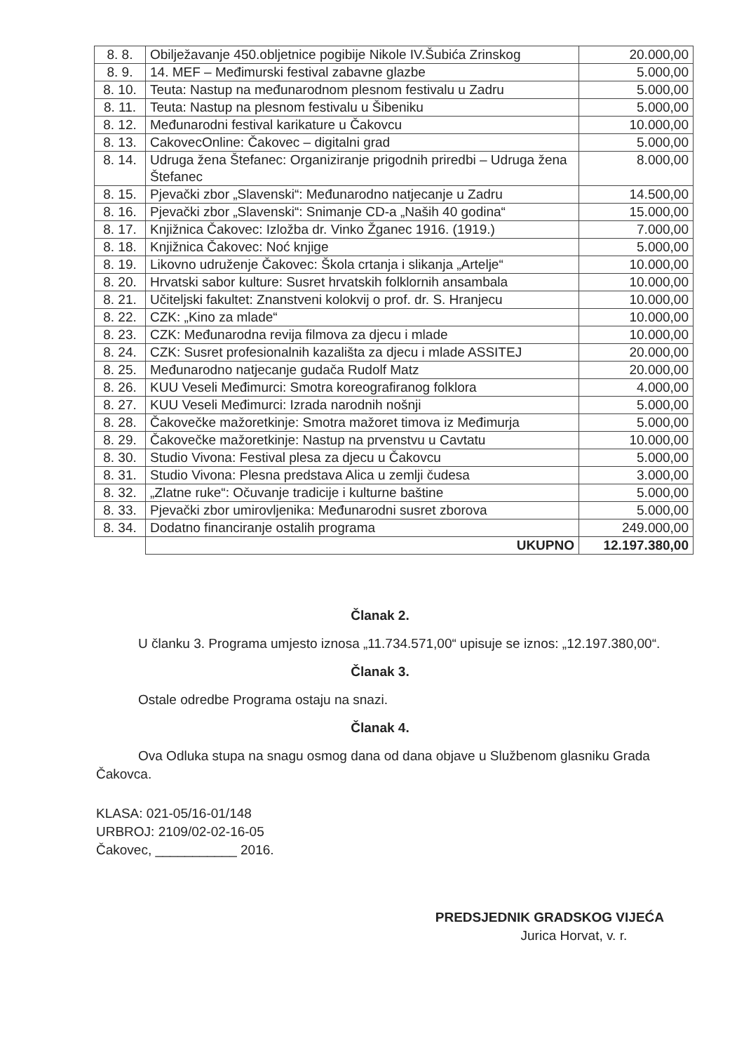| 8. 8. | Obilježavanje 450.obljetnice pogibije Nikole IV.Šubića Zrinskog | 20.000,00 |
| 8. 9. | 14. MEF – Međimurski festival zabavne glazbe | 5.000,00 |
| 8. 10. | Teuta: Nastup na međunarodnom plesnom festivalu u Zadru | 5.000,00 |
| 8. 11. | Teuta: Nastup na plesnom festivalu u Šibeniku | 5.000,00 |
| 8. 12. | Međunarodni festival karikature u Čakovcu | 10.000,00 |
| 8. 13. | CakovecOnline: Čakovec – digitalni grad | 5.000,00 |
| 8. 14. | Udruga žena Štefanec: Organiziranje prigodnih priredbi – Udruga žena Štefanec | 8.000,00 |
| 8. 15. | Pjevački zbor „Slavenski“: Međunarodno natjecanje u Zadru | 14.500,00 |
| 8. 16. | Pjevački zbor „Slavenski“: Snimanje CD-a „Naših 40 godina“ | 15.000,00 |
| 8. 17. | Knjižnica Čakovec: Izložba dr. Vinko Žganec 1916. (1919.) | 7.000,00 |
| 8. 18. | Knjižnica Čakovec: Noć knjige | 5.000,00 |
| 8. 19. | Likovno udruženje Čakovec: Škola crtanja i slikanja „Artelje“ | 10.000,00 |
| 8. 20. | Hrvatski sabor kulture: Susret hrvatskih folklornih ansambala | 10.000,00 |
| 8. 21. | Učiteljski fakultet: Znanstveni kolokvij o prof. dr. S. Hranjecu | 10.000,00 |
| 8. 22. | CZK: „Kino za mlade“ | 10.000,00 |
| 8. 23. | CZK: Međunarodna revija filmova za djecu i mlade | 10.000,00 |
| 8. 24. | CZK: Susret profesionalnih kazališta za djecu i mlade ASSITEJ | 20.000,00 |
| 8. 25. | Međunarodno natjecanje gudača Rudolf Matz | 20.000,00 |
| 8. 26. | KUU Veseli Međimurci: Smotra koreografiranog folklora | 4.000,00 |
| 8. 27. | KUU Veseli Međimurci: Izrada narodnih nošnji | 5.000,00 |
| 8. 28. | Čakovečke mažoretkinje: Smotra mažoret timova iz Međimurja | 5.000,00 |
| 8. 29. | Čakovečke mažoretkinje: Nastup na prvenstvu u Cavtatu | 10.000,00 |
| 8. 30. | Studio Vivona: Festival plesa za djecu u Čakovcu | 5.000,00 |
| 8. 31. | Studio Vivona: Plesna predstava Alica u zemlji čudesa | 3.000,00 |
| 8. 32. | „Zlatne ruke“: Očuvanje tradicije i kulturne baštine | 5.000,00 |
| 8. 33. | Pjevački zbor umirovljenika: Međunarodni susret zborova | 5.000,00 |
| 8. 34. | Dodatno financiranje ostalih programa | 249.000,00 |
| | UKUPNO | 12.197.380,00 |
Članak 2.
U članku 3. Programa umjesto iznosa „11.734.571,00“ upisuje se iznos: „12.197.380,00“.
Članak 3.
Ostale odredbe Programa ostaju na snazi.
Članak 4.
Ova Odluka stupa na snagu osmog dana od dana objave u Službenom glasniku Grada Čakovca.
KLASA: 021-05/16-01/148
URBROJ: 2109/02-02-16-05
Čakovec, ___________ 2016.
PREDSJEDNIK GRADSKOG VIJEĆA
Jurica Horvat, v. r.